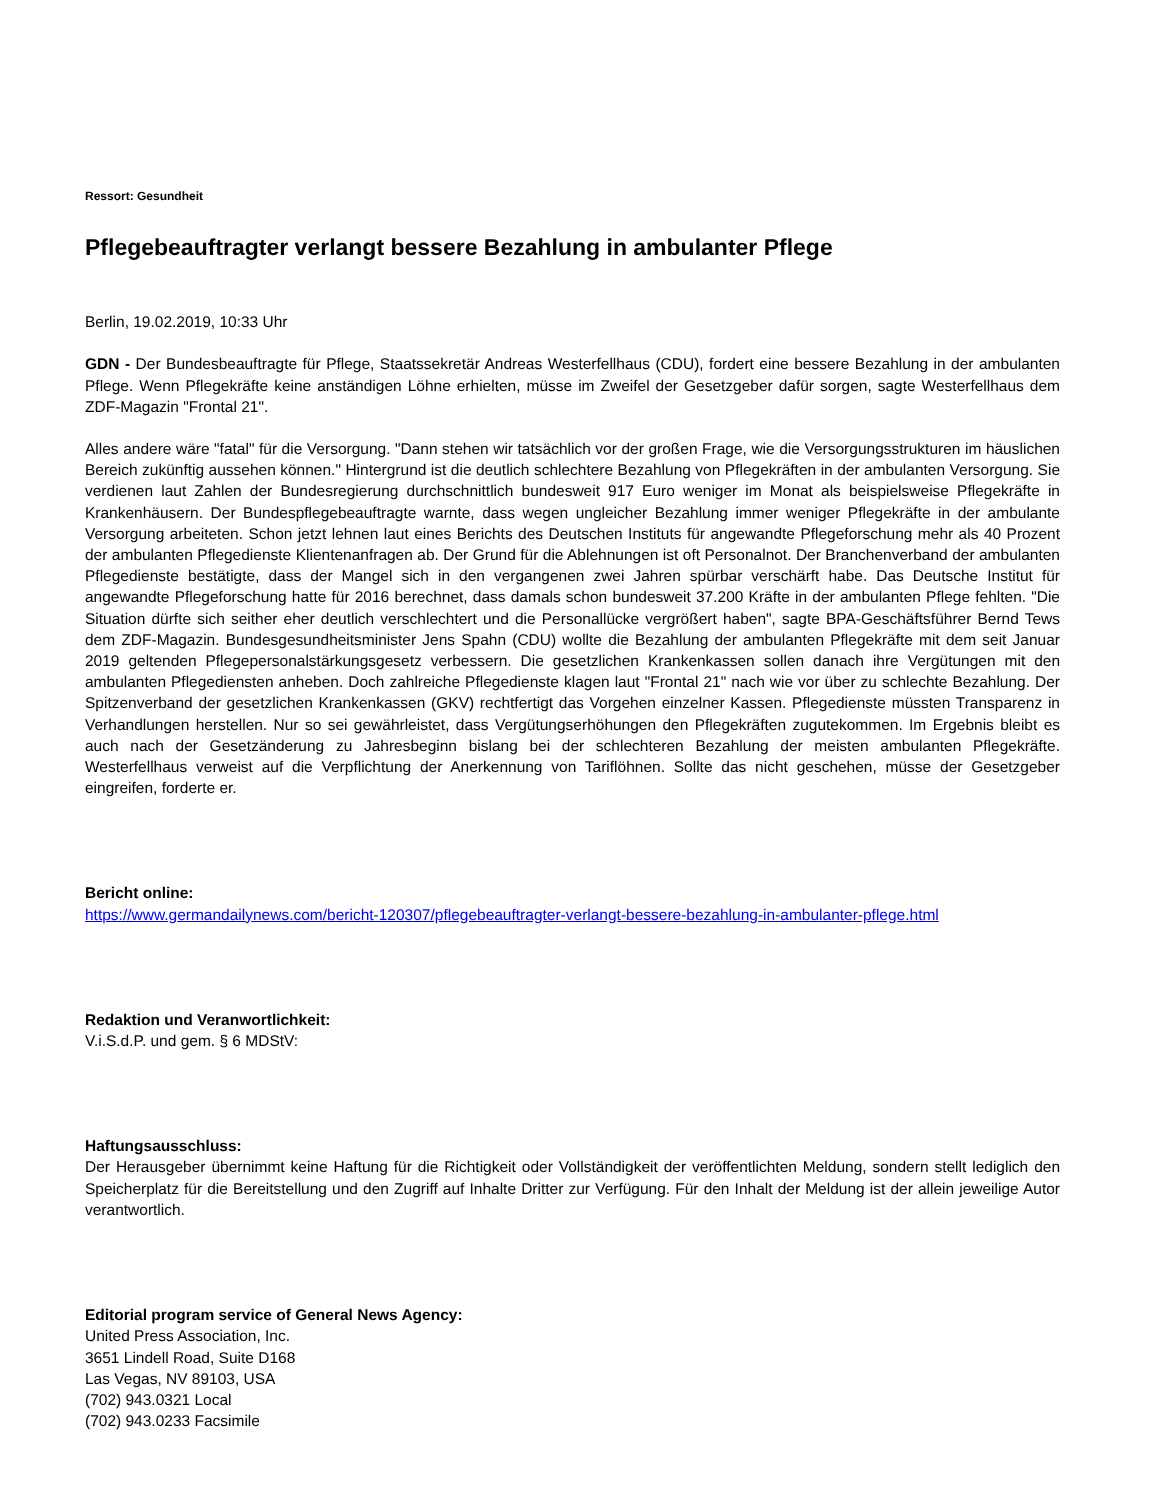Ressort: Gesundheit
Pflegebeauftragter verlangt bessere Bezahlung in ambulanter Pflege
Berlin, 19.02.2019, 10:33 Uhr
GDN - Der Bundesbeauftragte für Pflege, Staatssekretär Andreas Westerfellhaus (CDU), fordert eine bessere Bezahlung in der ambulanten Pflege. Wenn Pflegekräfte keine anständigen Löhne erhielten, müsse im Zweifel der Gesetzgeber dafür sorgen, sagte Westerfellhaus dem ZDF-Magazin "Frontal 21".
Alles andere wäre "fatal" für die Versorgung. "Dann stehen wir tatsächlich vor der großen Frage, wie die Versorgungsstrukturen im häuslichen Bereich zukünftig aussehen können." Hintergrund ist die deutlich schlechtere Bezahlung von Pflegekräften in der ambulanten Versorgung. Sie verdienen laut Zahlen der Bundesregierung durchschnittlich bundesweit 917 Euro weniger im Monat als beispielsweise Pflegekräfte in Krankenhäusern. Der Bundespflegebeauftragte warnte, dass wegen ungleicher Bezahlung immer weniger Pflegekräfte in der ambulante Versorgung arbeiteten. Schon jetzt lehnen laut eines Berichts des Deutschen Instituts für angewandte Pflegeforschung mehr als 40 Prozent der ambulanten Pflegedienste Klientenanfragen ab. Der Grund für die Ablehnungen ist oft Personalnot. Der Branchenverband der ambulanten Pflegedienste bestätigte, dass der Mangel sich in den vergangenen zwei Jahren spürbar verschärft habe. Das Deutsche Institut für angewandte Pflegeforschung hatte für 2016 berechnet, dass damals schon bundesweit 37.200 Kräfte in der ambulanten Pflege fehlten. "Die Situation dürfte sich seither eher deutlich verschlechtert und die Personallücke vergrößert haben", sagte BPA-Geschäftsführer Bernd Tews dem ZDF-Magazin. Bundesgesundheitsminister Jens Spahn (CDU) wollte die Bezahlung der ambulanten Pflegekräfte mit dem seit Januar 2019 geltenden Pflegepersonalstärkungsgesetz verbessern. Die gesetzlichen Krankenkassen sollen danach ihre Vergütungen mit den ambulanten Pflegediensten anheben. Doch zahlreiche Pflegedienste klagen laut "Frontal 21" nach wie vor über zu schlechte Bezahlung. Der Spitzenverband der gesetzlichen Krankenkassen (GKV) rechtfertigt das Vorgehen einzelner Kassen. Pflegedienste müssten Transparenz in Verhandlungen herstellen. Nur so sei gewährleistet, dass Vergütungserhöhungen den Pflegekräften zugutekommen. Im Ergebnis bleibt es auch nach der Gesetzänderung zu Jahresbeginn bislang bei der schlechteren Bezahlung der meisten ambulanten Pflegekräfte. Westerfellhaus verweist auf die Verpflichtung der Anerkennung von Tariflöhnen. Sollte das nicht geschehen, müsse der Gesetzgeber eingreifen, forderte er.
Bericht online:
https://www.germandailynews.com/bericht-120307/pflegebeauftragter-verlangt-bessere-bezahlung-in-ambulanter-pflege.html
Redaktion und Veranwortlichkeit:
V.i.S.d.P. und gem. § 6 MDStV:
Haftungsausschluss:
Der Herausgeber übernimmt keine Haftung für die Richtigkeit oder Vollständigkeit der veröffentlichten Meldung, sondern stellt lediglich den Speicherplatz für die Bereitstellung und den Zugriff auf Inhalte Dritter zur Verfügung. Für den Inhalt der Meldung ist der allein jeweilige Autor verantwortlich.
Editorial program service of General News Agency:
United Press Association, Inc.
3651 Lindell Road, Suite D168
Las Vegas, NV 89103, USA
(702) 943.0321 Local
(702) 943.0233 Facsimile